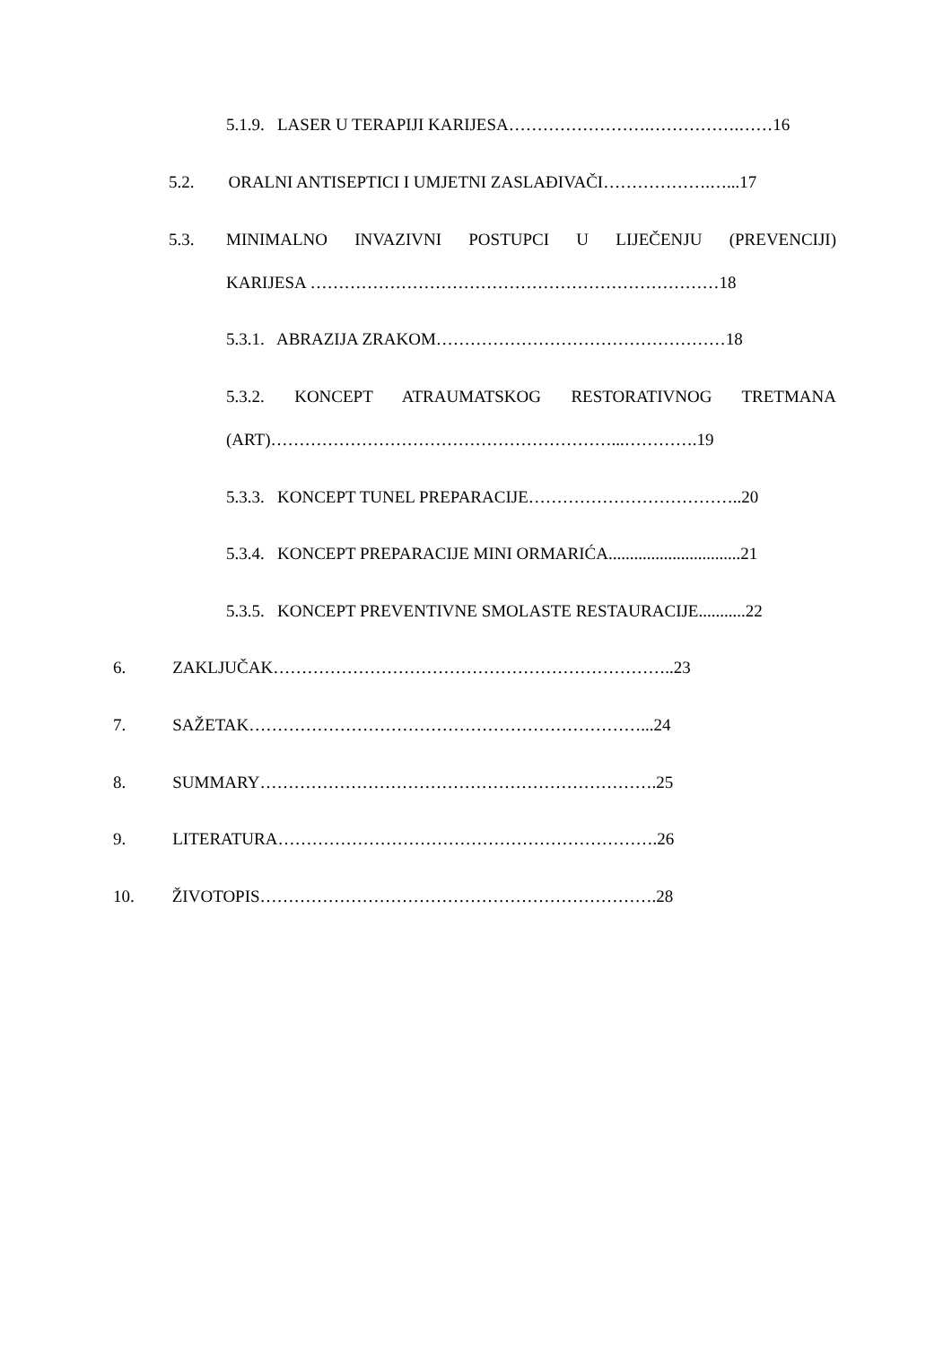5.1.9. LASER U TERAPIJI KARIJESA…………………….…………….……16
5.2. ORALNI ANTISEPTICI I UMJETNI ZASLAĐIVAČI……………….…...17
5.3. MINIMALNO INVAZIVNI POSTUPCI U LIJEČENJU (PREVENCIJI)
KARIJESA ………………………………………………………………18
5.3.1. ABRAZIJA ZRAKOM……………………………………………18
5.3.2. KONCEPT ATRAUMATSKOG RESTORATIVNOG TRETMANA
(ART)……………………………………………………...………….19
5.3.3. KONCEPT TUNEL PREPARACIJE………………………………..20
5.3.4. KONCEPT PREPARACIJE MINI ORMARIĆA...............................21
5.3.5. KONCEPT PREVENTIVNE SMOLASTE RESTAURACIJE...........22
6. ZAKLJUČAK……………………………………………………………..23
7. SAŽETAK……………………………………………………………...24
8. SUMMARY…………………………………………………………….25
9. LITERATURA………………………………………………………….26
10. ŽIVOTOPIS…………………………………………………………….28